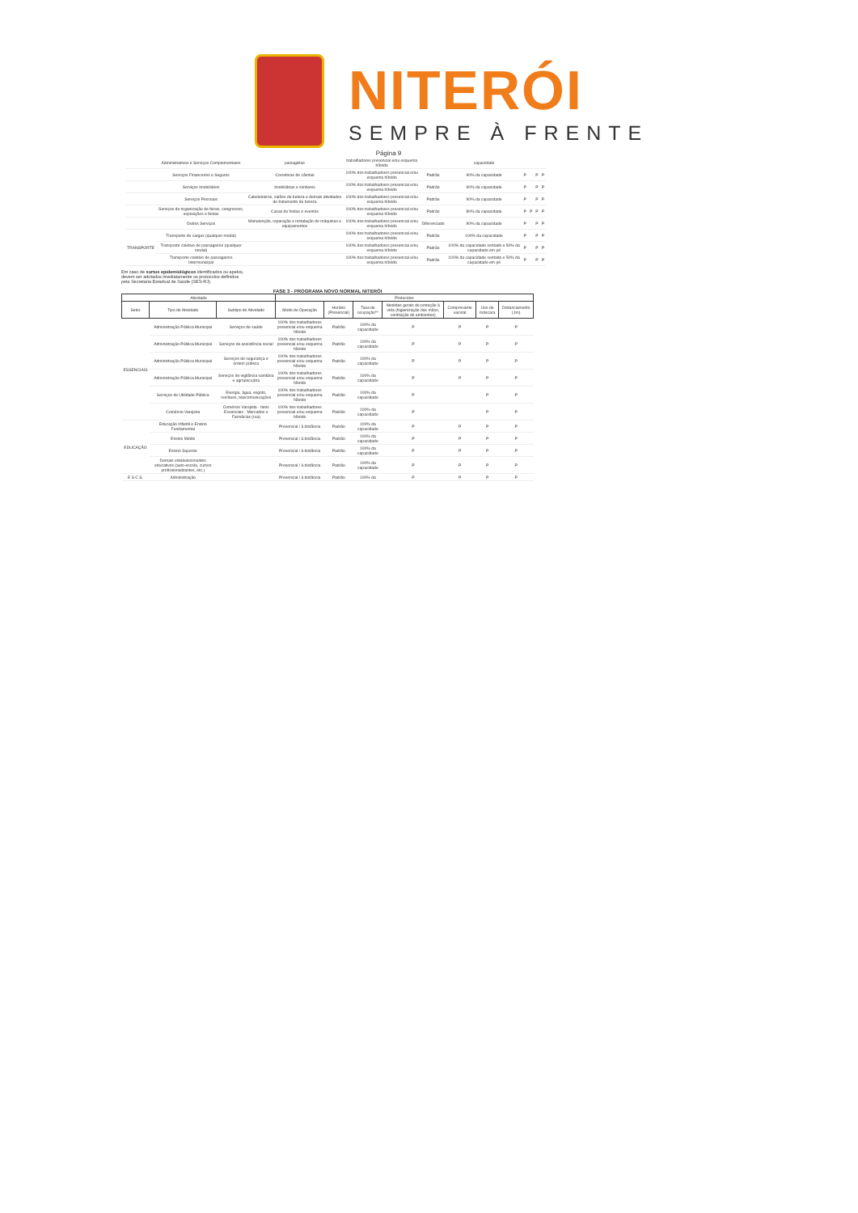NITERÓI
SEMPRE À FRENTE
Página 9
| | Administrativos e Serviços Complementares | paisagistas | trabalhadores presencial e/ou esquema híbrido | | capacidade | | | | |
| | Serviços Financeiros e Seguros | Corretoras de câmbio | 100% dos trabalhadores presencial e/ou esquema híbrido | Padrão | 90% da capacidade | P | | P | P |
| | Serviços Imobiliários | Imobiliárias e similares | 100% dos trabalhadores presencial e/ou esquema híbrido | Padrão | 90% da capacidade | P | | P | P |
| | Serviços Pessoais | Cabeleireiros, salões de beleza e demais atividades de tratamento de beleza | 100% dos trabalhadores presencial e/ou esquema híbrido | Padrão | 90% da capacidade | P | | P | P |
| | Serviços de organização de feiras, congressos, exposições e festas | Casas de festas e eventos | 100% dos trabalhadores presencial e/ou esquema híbrido | Padrão | 80% da capacidade | P | P | P | P |
| | Outros Serviços | Manutenção, reparação e instalação de máquinas e equipamentos | 100% dos trabalhadores presencial e/ou esquema híbrido | Diferenciado | 90% da capacidade | P | | P | P |
| TRANSPORTE | Transporte de cargas (qualquer modal) | | 100% dos trabalhadores presencial e/ou esquema híbrido | Padrão | 100% da capacidade | P | | P | P |
| | Transporte coletivo de passageiros (qualquer modal) | | 100% dos trabalhadores presencial e/ou esquema híbrido | Padrão | 100% da capacidade sentado e 50% da capacidade em pé | P | | P | P |
| | Transporte coletivo de passageiros Intermunicipal | | 100% dos trabalhadores presencial e/ou esquema híbrido | Padrão | 100% da capacidade sentado e 50% da capacidade em pé | P | | P | P |
Em caso de surtos epidemiológicos identificados ou apelos, devem ser adotados imediatamente os protocolos definidos pela Secretaria Estadual de Saúde (SES-RJ).
FASE 3 - PROGRAMA NOVO NORMAL NITERÓI
| Atividade | | | Protocolos | | | | | | |
| --- | --- | --- | --- | --- | --- | --- | --- | --- | --- |
| Setor | Tipo de Atividade | Subtipo de Atividade | Modo de Operação | Horário (Presencial) | Taxa de ocupação** | Medidas gerais de proteção à vida (higienização das mãos, ventilação de ambientes) | Comprovante vacinal | Uso de máscara | Distanciamento (1m) |
| ESSENCIAIS | Administração Pública Municipal | Serviços de saúde | 100% dos trabalhadores presencial e/ou esquema híbrido | Padrão | 100% da capacidade | P | P | P | P |
| | Administração Pública Municipal | Serviços de assistência social | 100% dos trabalhadores presencial e/ou esquema híbrido | Padrão | 100% da capacidade | P | P | P | P |
| | Administração Pública Municipal | Serviços de segurança e ordem pública | 100% dos trabalhadores presencial e/ou esquema híbrido | Padrão | 100% da capacidade | P | P | P | P |
| | Administração Pública Municipal | Serviços de vigilância sanitária e agropecuária | 100% dos trabalhadores presencial e/ou esquema híbrido | Padrão | 100% da capacidade | P | P | P | P |
| | Serviços de Utilidade Pública | Energia, água, esgoto, resíduos, telecomunicações | 100% dos trabalhadores presencial e/ou esquema híbrido | Padrão | 100% da capacidade | P | | P | P |
| | Comércio Varejista | Comércio Varejista - Itens Essenciais - Mercados e Farmácias (rua) | 100% dos trabalhadores presencial e/ou esquema híbrido | Padrão | 100% da capacidade | P | | P | P |
| EDUCAÇÃO | Educação Infantil e Ensino Fundamental | | Presencial / à distância | Padrão | 100% da capacidade | P | P | P | P |
| | Ensino Médio | | Presencial / à distância | Padrão | 100% da capacidade | P | P | P | P |
| | Ensino Superior | | Presencial / à distância | Padrão | 100% da capacidade | P | P | P | P |
| | Demais estabelecimentos educativos (auto-escola, cursos profissionalizantes, etc.) | | Presencial / à distância | Padrão | 100% da capacidade | P | P | P | P |
| E S C S. | Administração | | Presencial / à distância | Padrão | 100% da | P | P | P | P |